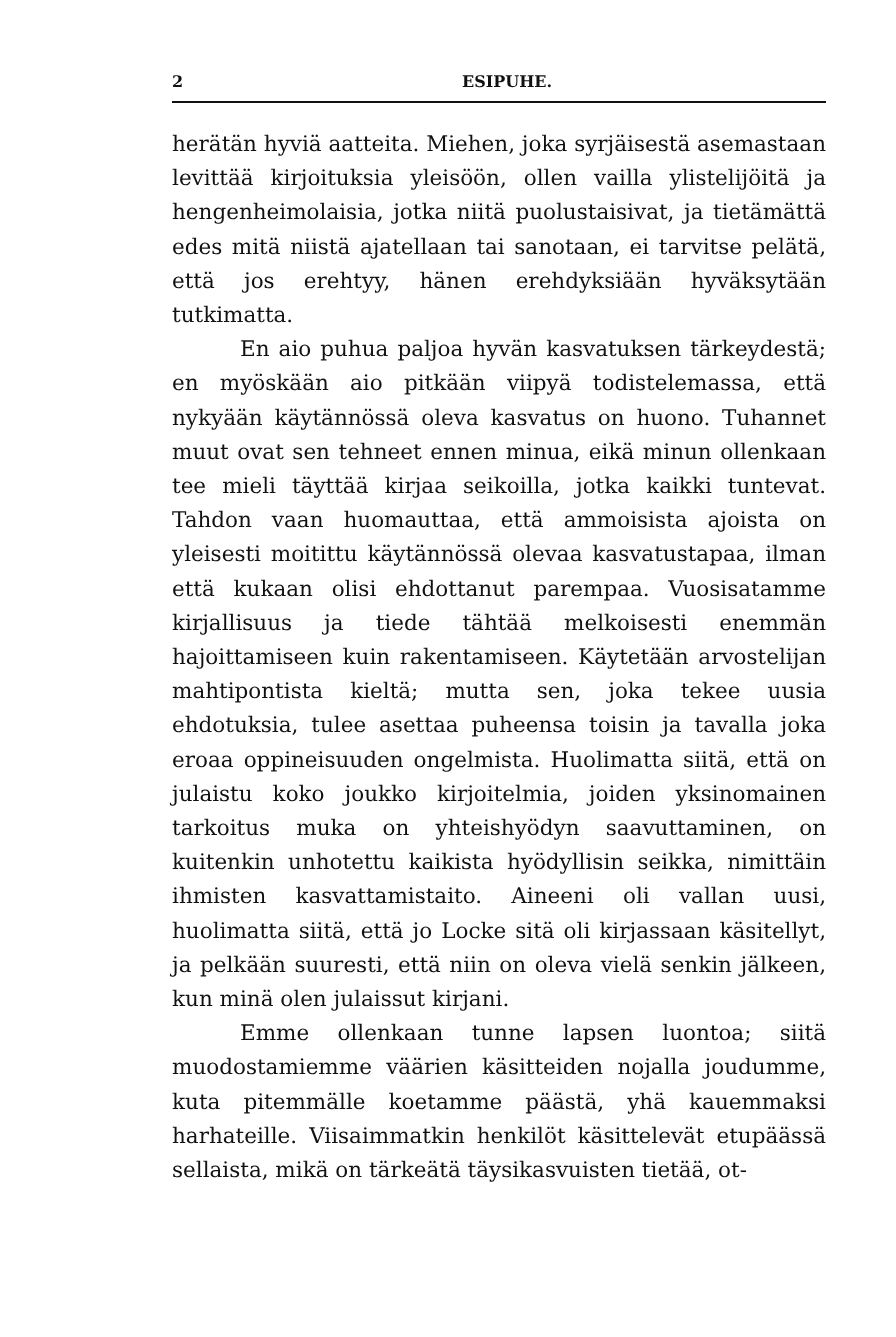2 ESIPUHE.
herätän hyviä aatteita. Miehen, joka syrjäisestä asemastaan levittää kirjoituksia yleisöön, ollen vailla ylistelijöitä ja hengenheimolaisia, jotka niitä puolustaisivat, ja tietämättä edes mitä niistä ajatellaan tai sanotaan, ei tarvitse pelätä, että jos erehtyy, hänen erehdyksiään hyväksytään tutkimatta.
En aio puhua paljoa hyvän kasvatuksen tärkeydestä; en myöskään aio pitkään viipyä todistelemassa, että nykyään käytännössä oleva kasvatus on huono. Tuhannet muut ovat sen tehneet ennen minua, eikä minun ollenkaan tee mieli täyttää kirjaa seikoilla, jotka kaikki tuntevat. Tahdon vaan huomauttaa, että ammoisista ajoista on yleisesti moitittu käytännössä olevaa kasvatustapaa, ilman että kukaan olisi ehdottanut parempaa. Vuosisatamme kirjallisuus ja tiede tähtää melkoisesti enemmän hajoittamiseen kuin rakentamiseen. Käytetään arvostelijan mahtipontista kieltä; mutta sen, joka tekee uusia ehdotuksia, tulee asettaa puheensa toisin ja tavalla joka eroaa oppineisuuden ongelmista. Huolimatta siitä, että on julaistu koko joukko kirjoitelmia, joiden yksinomainen tarkoitus muka on yhteishyödyn saavuttaminen, on kuitenkin unhotettu kaikista hyödyllisin seikka, nimittäin ihmisten kasvattamistaito. Aineeni oli vallan uusi, huolimatta siitä, että jo Locke sitä oli kirjassaan käsitellyt, ja pelkään suuresti, että niin on oleva vielä senkin jälkeen, kun minä olen julaissut kirjani.
Emme ollenkaan tunne lapsen luontoa; siitä muodostamiemme väärien käsitteiden nojalla joudumme, kuta pitemmälle koetamme päästä, yhä kauemmaksi harhateille. Viisaimmatkin henkilöt käsittelevät etupäässä sellaista, mikä on tärkeätä täysikasvuisten tietää, ot-